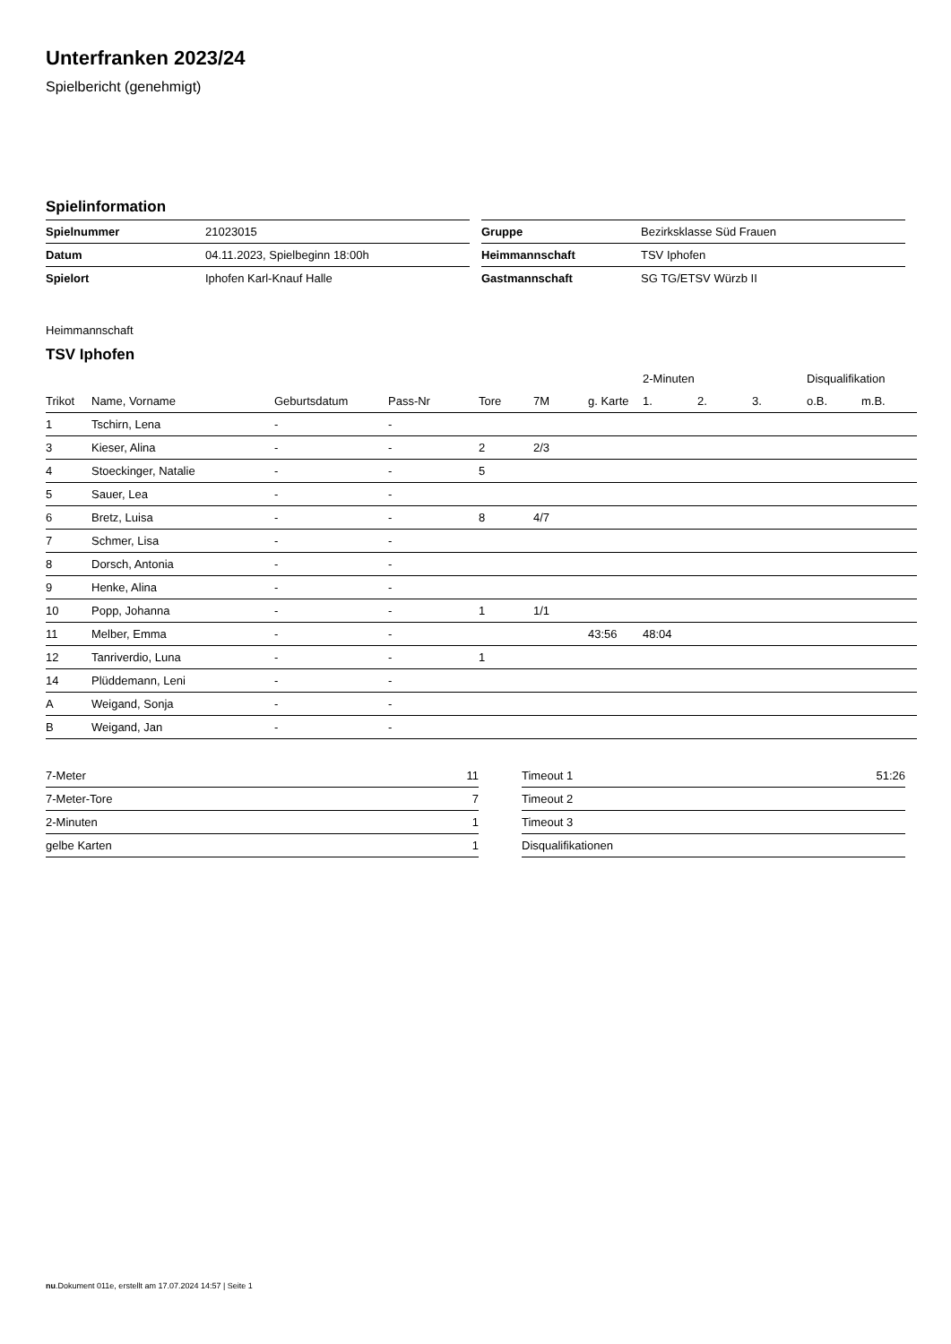Unterfranken 2023/24
Spielbericht (genehmigt)
Spielinformation
| Spielnummer | 21023015 |
| Datum | 04.11.2023, Spielbeginn 18:00h |
| Spielort | Iphofen Karl-Knauf Halle |
| Gruppe | Bezirksklasse Süd Frauen |
| Heimmannschaft | TSV Iphofen |
| Gastmannschaft | SG TG/ETSV Würzb II |
Heimmannschaft
TSV Iphofen
| | | | | | | | 2-Minuten | | | Disqualifikation | |
| --- | --- | --- | --- | --- | --- | --- | --- | --- | --- | --- | --- |
| Trikot | Name, Vorname | Geburtsdatum | Pass-Nr | Tore | 7M | g. Karte | 1. | 2. | 3. | o.B. | m.B. |
| 1 | Tschirn, Lena | - | - | | | | | | | | |
| 3 | Kieser, Alina | - | - | 2 | 2/3 | | | | | | |
| 4 | Stoeckinger, Natalie | - | - | 5 | | | | | | | |
| 5 | Sauer, Lea | - | - | | | | | | | | |
| 6 | Bretz, Luisa | - | - | 8 | 4/7 | | | | | | |
| 7 | Schmer, Lisa | - | - | | | | | | | | |
| 8 | Dorsch, Antonia | - | - | | | | | | | | |
| 9 | Henke, Alina | - | - | | | | | | | | |
| 10 | Popp, Johanna | - | - | 1 | 1/1 | | | | | | |
| 11 | Melber, Emma | - | - | | | 43:56 | 48:04 | | | | |
| 12 | Tanriverdio, Luna | - | - | 1 | | | | | | | |
| 14 | Plüddemann, Leni | - | - | | | | | | | | |
| A | Weigand, Sonja | - | - | | | | | | | | |
| B | Weigand, Jan | - | - | | | | | | | | |
| 7-Meter | 11 |
| 7-Meter-Tore | 7 |
| 2-Minuten | 1 |
| gelbe Karten | 1 |
| Timeout 1 | 51:26 |
| Timeout 2 | |
| Timeout 3 | |
| Disqualifikationen | |
nu.Dokument 011e, erstellt am 17.07.2024 14:57 | Seite 1